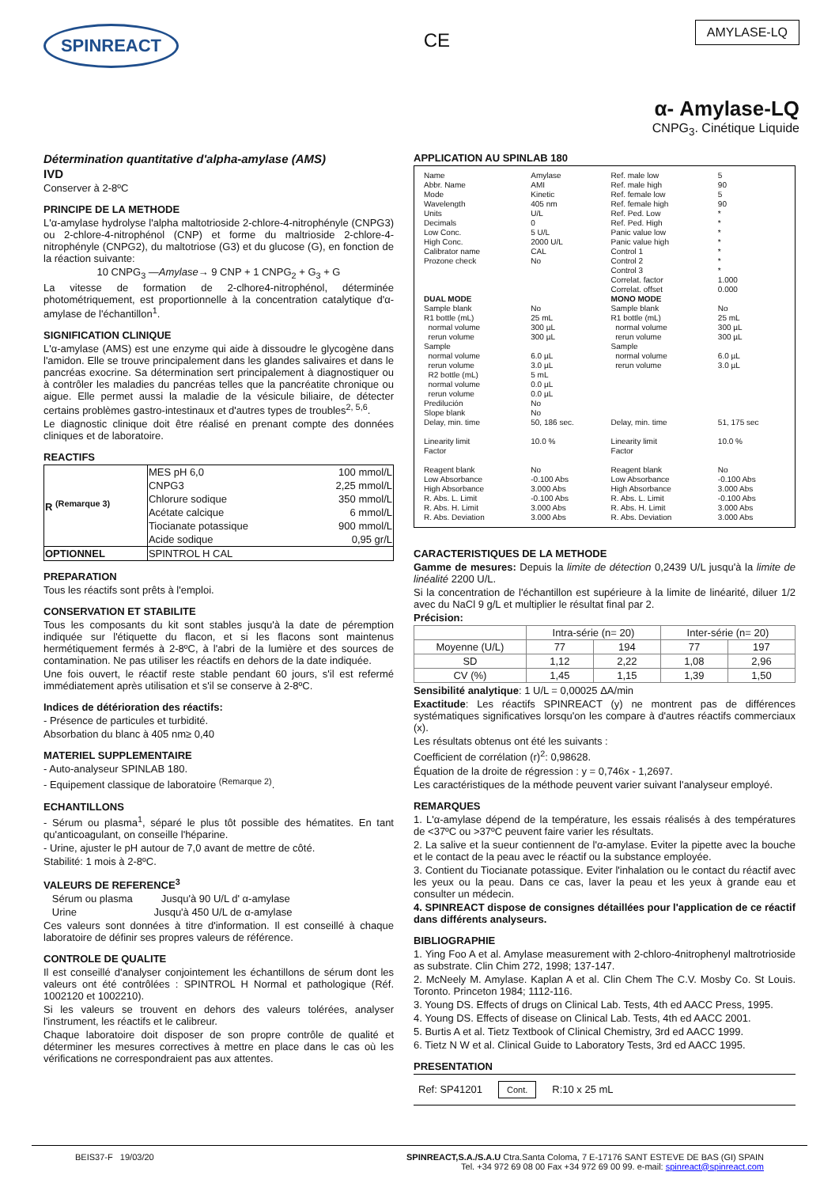SPINREACT
CE
AMYLASE-LQ
α- Amylase-LQ
CNPG<sub>3</sub>. Cinétique Liquide
Détermination quantitative d'alpha-amylase (AMS)
IVD
Conserver à 2-8ºC
PRINCIPE DE LA METHODE
L'α-amylase hydrolyse l'alpha maltotrioside 2-chlore-4-nitrophényle (CNPG3) ou 2-chlore-4-nitrophénol (CNP) et forme du maltrioside 2-chlore-4-nitrophényle (CNPG2), du maltotriose (G3) et du glucose (G), en fonction de la réaction suivante:
10 CNPG<sub>3</sub> —Amylase→ 9 CNP + 1 CNPG<sub>2</sub> + G<sub>3</sub> + G
La vitesse de formation de 2-clhore4-nitrophénol, déterminée photométriquement, est proportionnelle à la concentration catalytique d'α-amylase de l'échantillon<sup>1</sup>.
SIGNIFICATION CLINIQUE
L'α-amylase (AMS) est une enzyme qui aide à dissoudre le glycogène dans l'amidon. Elle se trouve principalement dans les glandes salivaires et dans le pancréas exocrine. Sa détermination sert principalement à diagnostiquer ou à contrôler les maladies du pancréas telles que la pancréatite chronique ou aigue. Elle permet aussi la maladie de la vésicule biliaire, de détecter certains problèmes gastro-intestinaux et d'autres types de troubles<sup>2, 5,6</sup>.
Le diagnostic clinique doit être réalisé en prenant compte des données cliniques et de laboratoire.
REACTIFS
| R <sup>(Remarque 3)</sup> | MES pH 6,0 | 100 mmol/L |
| | CNPG3 | 2,25 mmol/L |
| | Chlorure sodique | 350 mmol/L |
| | Acétate calcique | 6 mmol/L |
| | Tiocianate potassique | 900 mmol/L |
| | Acide sodique | 0,95 gr/L |
| OPTIONNEL | SPINTROL H CAL | |
PREPARATION
Tous les réactifs sont prêts à l'emploi.
CONSERVATION ET STABILITE
Tous les composants du kit sont stables jusqu'à la date de péremption indiquée sur l'étiquette du flacon, et si les flacons sont maintenus hermétiquement fermés à 2-8ºC, à l'abri de la lumière et des sources de contamination. Ne pas utiliser les réactifs en dehors de la date indiquée.
Une fois ouvert, le réactif reste stable pendant 60 jours, s'il est refermé immédiatement après utilisation et s'il se conserve à 2-8ºC.
Indices de détérioration des réactifs:
- Présence de particules et turbidité.
Absorbation du blanc à 405 nm≥ 0,40
MATERIEL SUPPLEMENTAIRE
- Auto-analyseur SPINLAB 180.
- Equipement classique de laboratoire <sup>(Remarque 2)</sup>.
ECHANTILLONS
- Sérum ou plasma<sup>1</sup>, séparé le plus tôt possible des hématites. En tant qu'anticoagulant, on conseille l'héparine.
- Urine, ajuster le pH autour de 7,0 avant de mettre de côté.
Stabilité: 1 mois à 2-8ºC.
VALEURS DE REFERENCE<sup>3</sup>
Sérum ou plasma Jusqu'à 90 U/L d' α-amylase
Urine Jusqu'à 450 U/L de α-amylase
Ces valeurs sont données à titre d'information. Il est conseillé à chaque laboratoire de définir ses propres valeurs de référence.
CONTROLE DE QUALITE
Il est conseillé d'analyser conjointement les échantillons de sérum dont les valeurs ont été contrôlées : SPINTROL H Normal et pathologique (Réf. 1002120 et 1002210).
Si les valeurs se trouvent en dehors des valeurs tolérées, analyser l'instrument, les réactifs et le calibreur.
Chaque laboratoire doit disposer de son propre contrôle de qualité et déterminer les mesures correctives à mettre en place dans le cas où les vérifications ne correspondraient pas aux attentes.
APPLICATION AU SPINLAB 180
| Name Abbr. Name Mode Wavelength Units Decimals Low Conc. High Conc. Calibrator name Prozone check | Amylase AMI Kinetic 405 nm U/L 0 5 U/L 2000 U/L CAL No | Ref. male low Ref. male high Ref. female low Ref. female high Ref. Ped. Low Ref. Ped. High Panic value low Panic value high Control 1 Control 2 Control 3 Correlat. factor Correlat. offset | 5 90 5 90 * * * * * * * 1.000 0.000 |
| DUAL MODE | | MONO MODE | |
| Sample blank R1 bottle (mL) normal volume rerun volume Sample normal volume rerun volume R2 bottle (mL) normal volume rerun volume Predilución Slope blank Delay, min. time | No 25 mL 300 µL 300 µL 6.0 µL 3.0 µL 5 mL 0.0 µL 0.0 µL No No 50, 186 sec. | Sample blank R1 bottle (mL) normal volume rerun volume Sample normal volume rerun volume Delay, min. time | No 25 mL 300 µL 300 µL 6.0 µL 3.0 µL 51, 175 sec |
| Linearity limit Factor | 10.0 % | Linearity limit Factor | 10.0 % |
| Reagent blank Low Absorbance High Absorbance R. Abs. L. Limit R. Abs. H. Limit R. Abs. Deviation | No -0.100 Abs 3.000 Abs -0.100 Abs 3.000 Abs 3.000 Abs | Reagent blank Low Absorbance High Absorbance R. Abs. L. Limit R. Abs. H. Limit R. Abs. Deviation | No -0.100 Abs 3.000 Abs -0.100 Abs 3.000 Abs 3.000 Abs |
CARACTERISTIQUES DE LA METHODE
Gamme de mesures: Depuis la limite de détection 0,2439 U/L jusqu'à la limite de linéalité 2200 U/L.
Si la concentration de l'échantillon est supérieure à la limite de linéarité, diluer 1/2 avec du NaCl 9 g/L et multiplier le résultat final par 2.
Précision:
| | Intra-série (n= 20) | | Inter-série (n= 20) | |
| --- | --- | --- | --- | --- |
| Moyenne (U/L) | 77 | 194 | 77 | 197 |
| SD | 1,12 | 2,22 | 1,08 | 2,96 |
| CV (%) | 1,45 | 1,15 | 1,39 | 1,50 |
Sensibilité analytique: 1 U/L = 0,00025 ΔA/min
Exactitude: Les réactifs SPINREACT (y) ne montrent pas de différences systématiques significatives lorsqu'on les compare à d'autres réactifs commerciaux (x).
Les résultats obtenus ont été les suivants :
Coefficient de corrélation (r)<sup>2</sup>: 0,98628.
Équation de la droite de régression : y = 0,746x - 1,2697.
Les caractéristiques de la méthode peuvent varier suivant l'analyseur employé.
REMARQUES
1. L'α-amylase dépend de la température, les essais réalisés à des températures de <37ºC ou >37ºC peuvent faire varier les résultats.
2. La salive et la sueur contiennent de l'α-amylase. Eviter la pipette avec la bouche et le contact de la peau avec le réactif ou la substance employée.
3. Contient du Tiocianate potassique. Eviter l'inhalation ou le contact du réactif avec les yeux ou la peau. Dans ce cas, laver la peau et les yeux à grande eau et consulter un médecin.
4. SPINREACT dispose de consignes détaillées pour l'application de ce réactif dans différents analyseurs.
BIBLIOGRAPHIE
1. Ying Foo A et al. Amylase measurement with 2-chloro-4nitrophenyl maltrotrioside as substrate. Clin Chim 272, 1998; 137-147.
2. McNeely M. Amylase. Kaplan A et al. Clin Chem The C.V. Mosby Co. St Louis. Toronto. Princeton 1984; 1112-116.
3. Young DS. Effects of drugs on Clinical Lab. Tests, 4th ed AACC Press, 1995.
4. Young DS. Effects of disease on Clinical Lab. Tests, 4th ed AACC 2001.
5. Burtis A et al. Tietz Textbook of Clinical Chemistry, 3rd ed AACC 1999.
6. Tietz N W et al. Clinical Guide to Laboratory Tests, 3rd ed AACC 1995.
PRESENTATION
Ref: SP41201 Cont. R:10 x 25 mL
BEIS37-F 19/03/20 SPINREACT,S.A./S.A.U Ctra.Santa Coloma, 7 E-17176 SANT ESTEVE DE BAS (GI) SPAIN
Tel. +34 972 69 08 00 Fax +34 972 69 00 99. e-mail: spinreact@spinreact.com